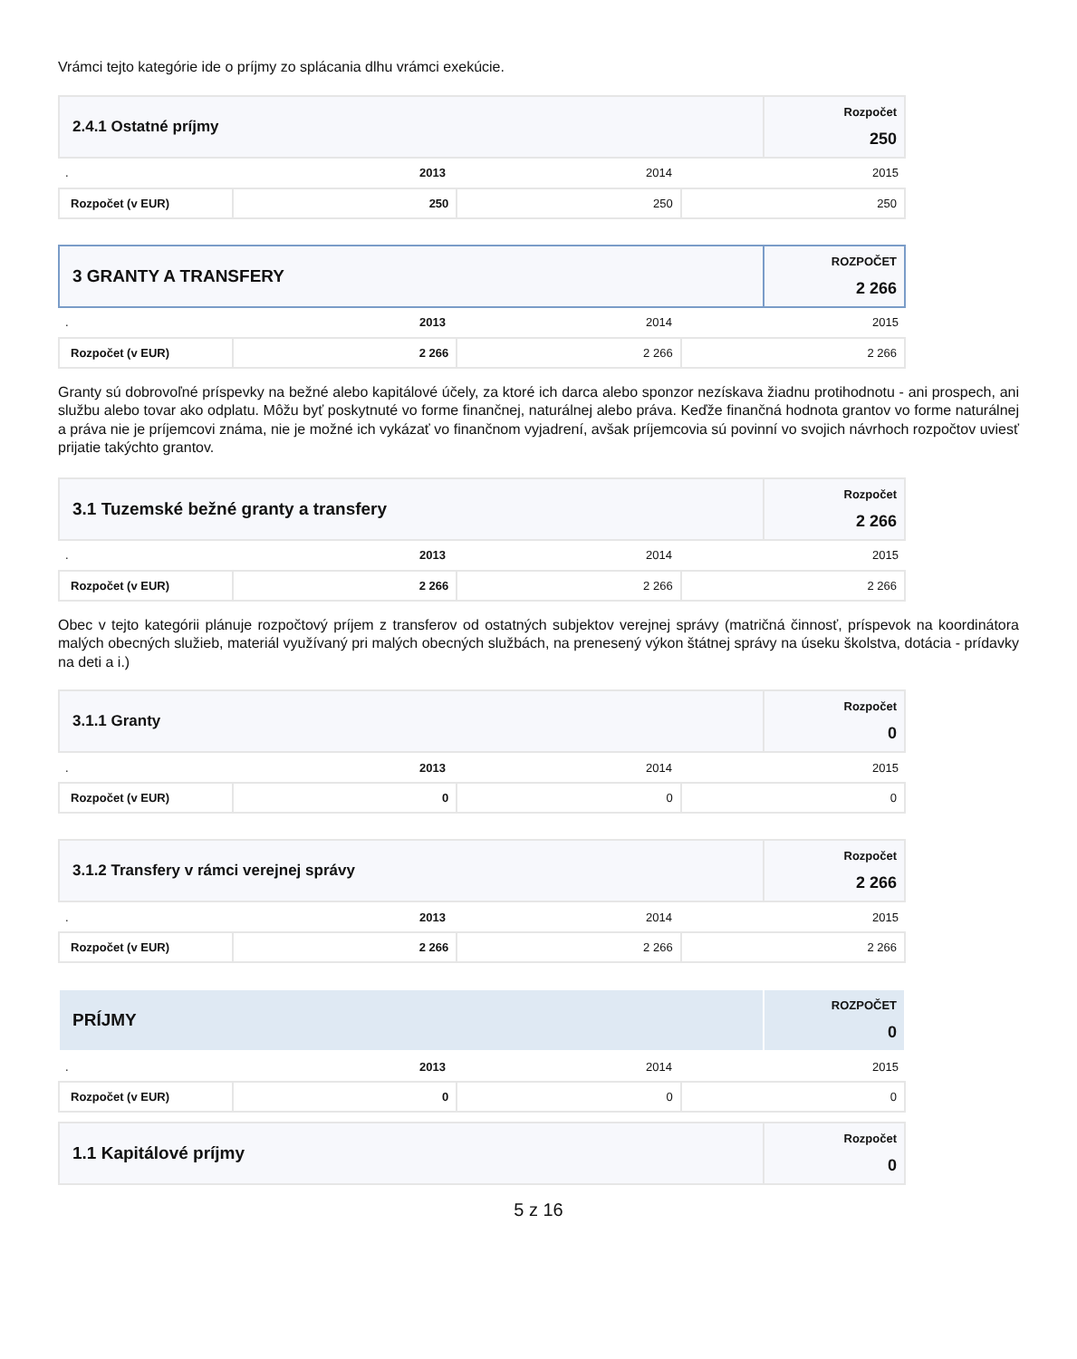Vrámci tejto kategórie ide o príjmy zo splácania dlhu vrámci exekúcie.
| 2.4.1 Ostatné príjmy | Rozpočet 250 |
| . | 2013 | 2014 | 2015 |
| Rozpočet (v EUR) | 250 | 250 | 250 |
| 3 GRANTY A TRANSFERY | ROZPOČET 2 266 |
| . | 2013 | 2014 | 2015 |
| Rozpočet (v EUR) | 2 266 | 2 266 | 2 266 |
Granty sú dobrovoľné príspevky na bežné alebo kapitálové účely, za ktoré ich darca alebo sponzor nezískava žiadnu protihodnotu - ani prospech, ani službu alebo tovar ako odplatu. Môžu byť poskytnuté vo forme finančnej, naturálnej alebo práva. Keďže finančná hodnota grantov vo forme naturálnej a práva nie je príjemcovi známa, nie je možné ich vykázať vo finančnom vyjadrení, avšak príjemcovia sú povinní vo svojich návrhoch rozpočtov uviesť prijatie takýchto grantov.
| 3.1 Tuzemské bežné granty a transfery | Rozpočet 2 266 |
| . | 2013 | 2014 | 2015 |
| Rozpočet (v EUR) | 2 266 | 2 266 | 2 266 |
Obec v tejto kategórii plánuje rozpočtový príjem z transferov od ostatných subjektov verejnej správy (matričná činnosť, príspevok na koordinátora malých obecných služieb, materiál využívaný pri malých obecných službách, na prenesený výkon štátnej správy na úseku školstva, dotácia - prídavky na deti a i.)
| 3.1.1 Granty | Rozpočet 0 |
| . | 2013 | 2014 | 2015 |
| Rozpočet (v EUR) | 0 | 0 | 0 |
| 3.1.2 Transfery v rámci verejnej správy | Rozpočet 2 266 |
| . | 2013 | 2014 | 2015 |
| Rozpočet (v EUR) | 2 266 | 2 266 | 2 266 |
| PRÍJMY | ROZPOČET 0 |
| . | 2013 | 2014 | 2015 |
| Rozpočet (v EUR) | 0 | 0 | 0 |
| 1.1 Kapitálové príjmy | Rozpočet 0 |
5 z 16